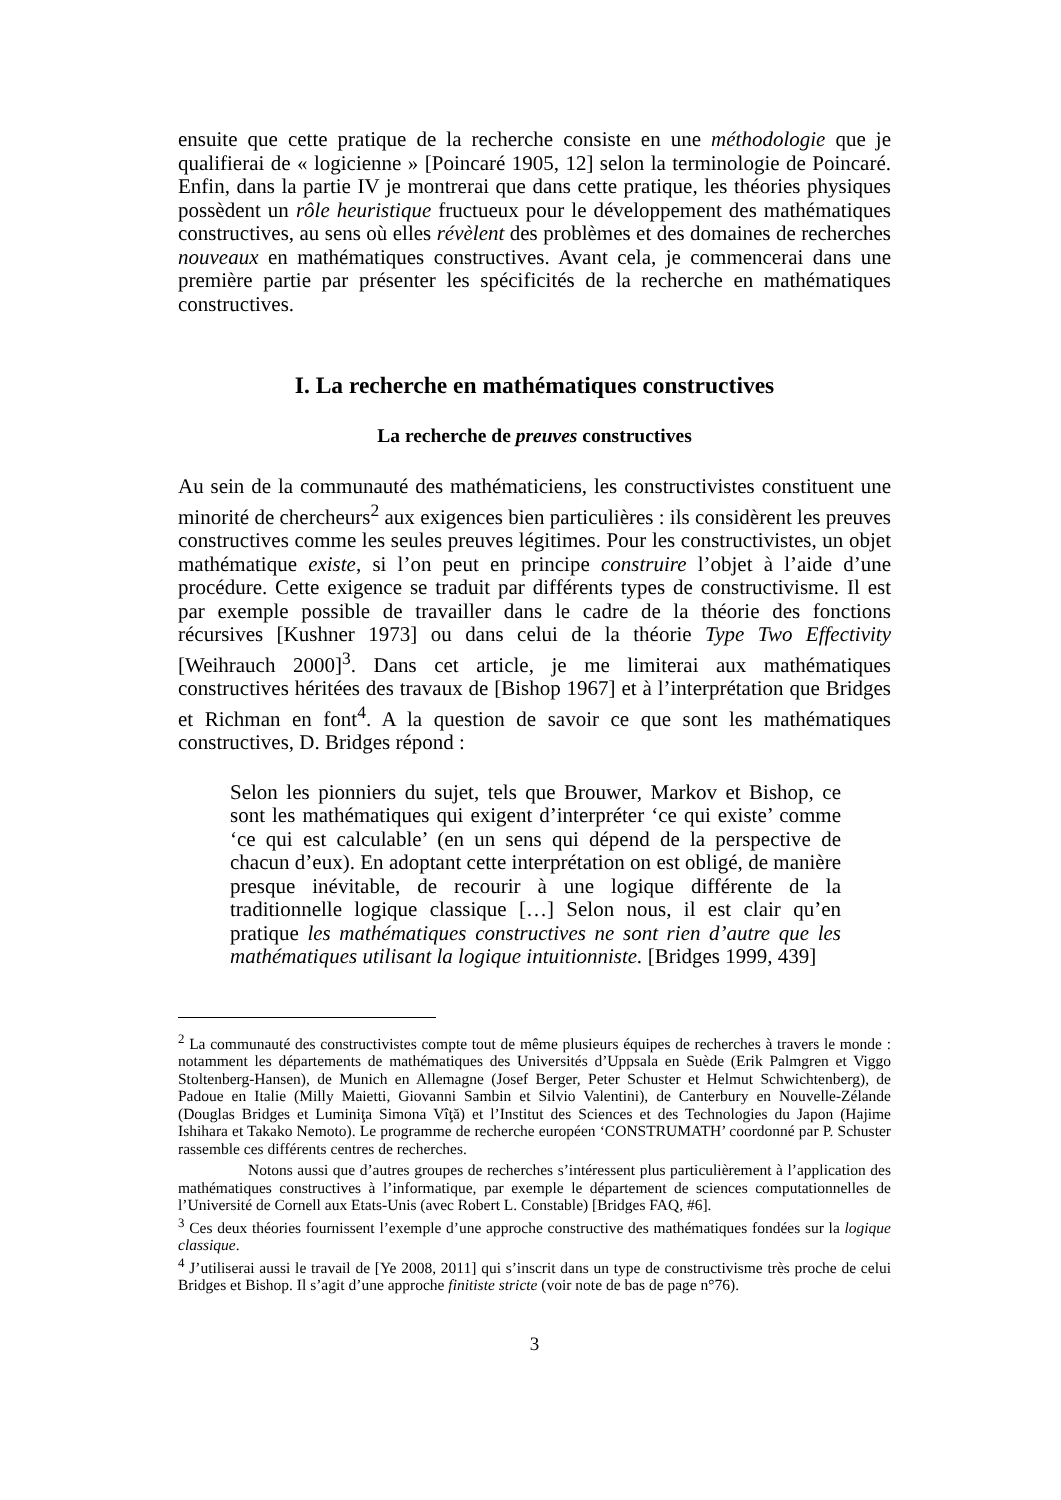ensuite que cette pratique de la recherche consiste en une méthodologie que je qualifierai de « logicienne » [Poincaré 1905, 12] selon la terminologie de Poincaré. Enfin, dans la partie IV je montrerai que dans cette pratique, les théories physiques possèdent un rôle heuristique fructueux pour le développement des mathématiques constructives, au sens où elles révèlent des problèmes et des domaines de recherches nouveaux en mathématiques constructives. Avant cela, je commencerai dans une première partie par présenter les spécificités de la recherche en mathématiques constructives.
I. La recherche en mathématiques constructives
La recherche de preuves constructives
Au sein de la communauté des mathématiciens, les constructivistes constituent une minorité de chercheurs<sup>2</sup> aux exigences bien particulières : ils considèrent les preuves constructives comme les seules preuves légitimes. Pour les constructivistes, un objet mathématique existe, si l’on peut en principe construire l’objet à l’aide d’une procédure. Cette exigence se traduit par différents types de constructivisme. Il est par exemple possible de travailler dans le cadre de la théorie des fonctions récursives [Kushner 1973] ou dans celui de la théorie Type Two Effectivity [Weihrauch 2000]<sup>3</sup>. Dans cet article, je me limiterai aux mathématiques constructives héritées des travaux de [Bishop 1967] et à l’interprétation que Bridges et Richman en font<sup>4</sup>. A la question de savoir ce que sont les mathématiques constructives, D. Bridges répond :
Selon les pionniers du sujet, tels que Brouwer, Markov et Bishop, ce sont les mathématiques qui exigent d’interpréter ‘ce qui existe’ comme ‘ce qui est calculable’ (en un sens qui dépend de la perspective de chacun d’eux). En adoptant cette interprétation on est obligé, de manière presque inévitable, de recourir à une logique différente de la traditionnelle logique classique […] Selon nous, il est clair qu’en pratique les mathématiques constructives ne sont rien d’autre que les mathématiques utilisant la logique intuitionniste. [Bridges 1999, 439]
<sup>2</sup> La communauté des constructivistes compte tout de même plusieurs équipes de recherches à travers le monde : notamment les départements de mathématiques des Universités d’Uppsala en Suède (Erik Palmgren et Viggo Stoltenberg-Hansen), de Munich en Allemagne (Josef Berger, Peter Schuster et Helmut Schwichtenberg), de Padoue en Italie (Milly Maietti, Giovanni Sambin et Silvio Valentini), de Canterbury en Nouvelle-Zélande (Douglas Bridges et Luminiţa Simona Vîţă) et l’Institut des Sciences et des Technologies du Japon (Hajime Ishihara et Takako Nemoto). Le programme de recherche européen ‘CONSTRUMATH’ coordonné par P. Schuster rassemble ces différents centres de recherches.
Notons aussi que d’autres groupes de recherches s’intéressent plus particulièrement à l’application des mathématiques constructives à l’informatique, par exemple le département de sciences computationnelles de l’Université de Cornell aux Etats-Unis (avec Robert L. Constable) [Bridges FAQ, #6].
<sup>3</sup> Ces deux théories fournissent l’exemple d’une approche constructive des mathématiques fondées sur la logique classique.
<sup>4</sup> J’utiliserai aussi le travail de [Ye 2008, 2011] qui s’inscrit dans un type de constructivisme très proche de celui Bridges et Bishop. Il s’agit d’une approche finitiste stricte (voir note de bas de page n°76).
3